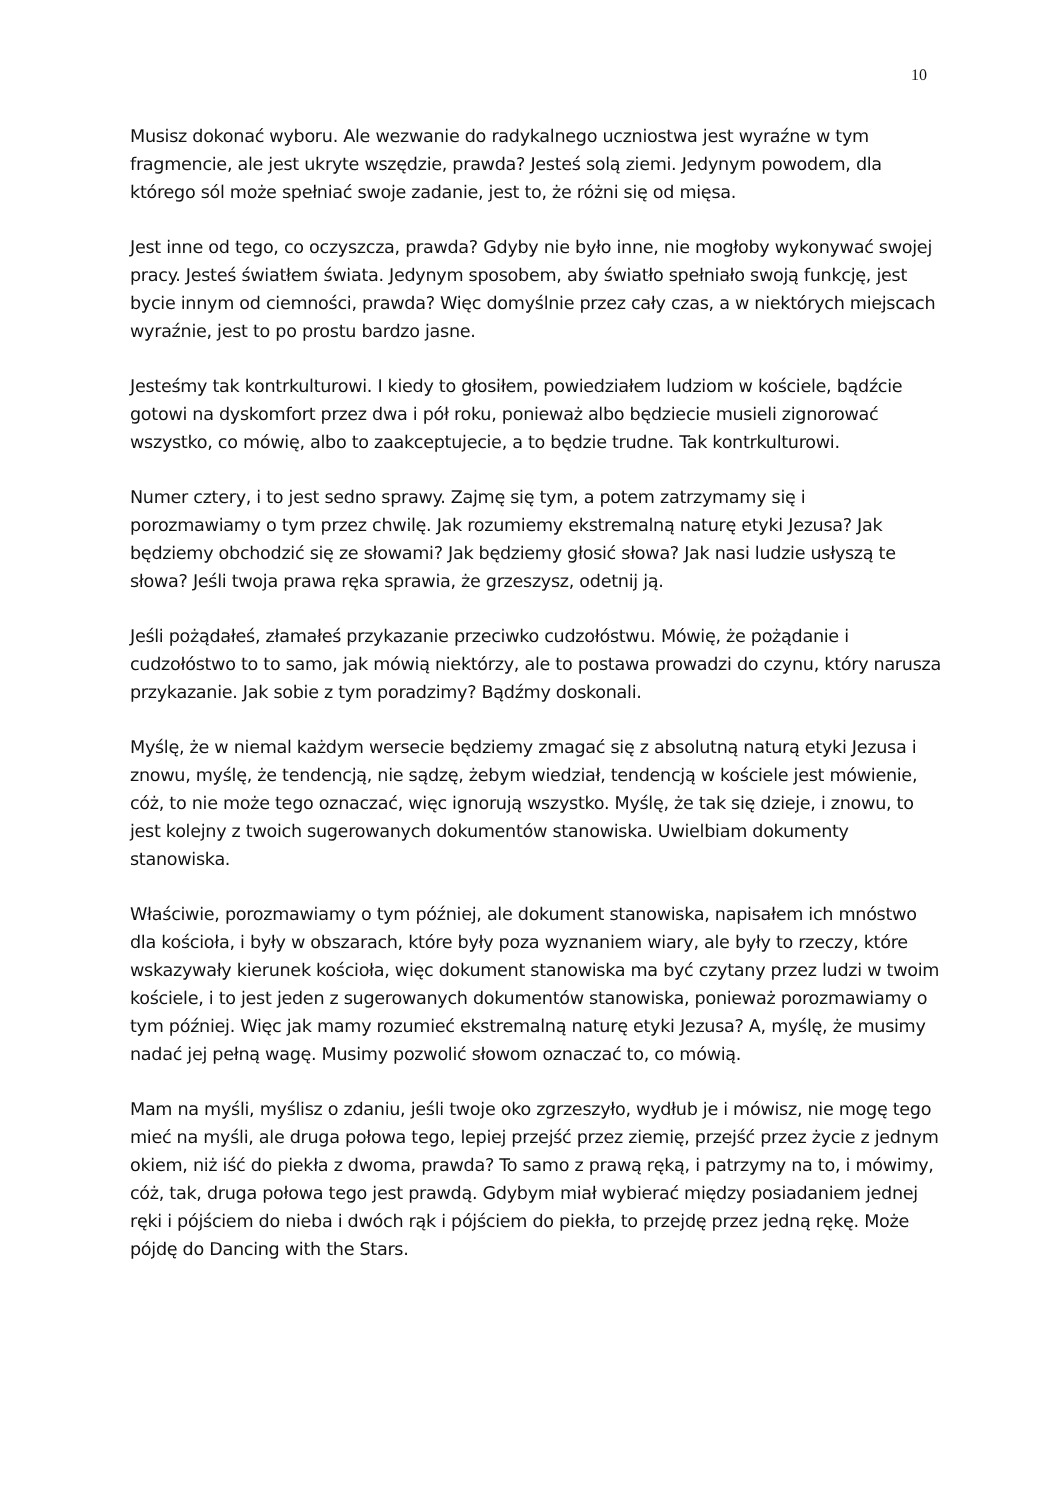10
Musisz dokonać wyboru. Ale wezwanie do radykalnego uczniostwa jest wyraźne w tym fragmencie, ale jest ukryte wszędzie, prawda? Jesteś solą ziemi. Jedynym powodem, dla którego sól może spełniać swoje zadanie, jest to, że różni się od mięsa.
Jest inne od tego, co oczyszcza, prawda? Gdyby nie było inne, nie mogłoby wykonywać swojej pracy. Jesteś światłem świata. Jedynym sposobem, aby światło spełniało swoją funkcję, jest bycie innym od ciemności, prawda? Więc domyślnie przez cały czas, a w niektórych miejscach wyraźnie, jest to po prostu bardzo jasne.
Jesteśmy tak kontrkulturowi. I kiedy to głosiłem, powiedziałem ludziom w kościele, bądźcie gotowi na dyskomfort przez dwa i pół roku, ponieważ albo będziecie musieli zignorować wszystko, co mówię, albo to zaakceptujecie, a to będzie trudne. Tak kontrkulturowi.
Numer cztery, i to jest sedno sprawy. Zajmę się tym, a potem zatrzymamy się i porozmawiamy o tym przez chwilę. Jak rozumiemy ekstremalną naturę etyki Jezusa? Jak będziemy obchodzić się ze słowami? Jak będziemy głosić słowa? Jak nasi ludzie usłyszą te słowa? Jeśli twoja prawa ręka sprawia, że grzeszysz, odetnij ją.
Jeśli pożądałeś, złamałeś przykazanie przeciwko cudzołóstwu. Mówię, że pożądanie i cudzołóstwo to to samo, jak mówią niektórzy, ale to postawa prowadzi do czynu, który narusza przykazanie. Jak sobie z tym poradzimy? Bądźmy doskonali.
Myślę, że w niemal każdym wersecie będziemy zmagać się z absolutną naturą etyki Jezusa i znowu, myślę, że tendencją, nie sądzę, żebym wiedział, tendencją w kościele jest mówienie, cóż, to nie może tego oznaczać, więc ignorują wszystko. Myślę, że tak się dzieje, i znowu, to jest kolejny z twoich sugerowanych dokumentów stanowiska. Uwielbiam dokumenty stanowiska.
Właściwie, porozmawiamy o tym później, ale dokument stanowiska, napisałem ich mnóstwo dla kościoła, i były w obszarach, które były poza wyznaniem wiary, ale były to rzeczy, które wskazywały kierunek kościoła, więc dokument stanowiska ma być czytany przez ludzi w twoim kościele, i to jest jeden z sugerowanych dokumentów stanowiska, ponieważ porozmawiamy o tym później. Więc jak mamy rozumieć ekstremalną naturę etyki Jezusa? A, myślę, że musimy nadać jej pełną wagę. Musimy pozwolić słowom oznaczać to, co mówią.
Mam na myśli, myślisz o zdaniu, jeśli twoje oko zgrzeszyło, wydłub je i mówisz, nie mogę tego mieć na myśli, ale druga połowa tego, lepiej przejść przez ziemię, przejść przez życie z jednym okiem, niż iść do piekła z dwoma, prawda? To samo z prawą ręką, i patrzymy na to, i mówimy, cóż, tak, druga połowa tego jest prawdą. Gdybym miał wybierać między posiadaniem jednej ręki i pójściem do nieba i dwóch rąk i pójściem do piekła, to przejdę przez jedną rękę. Może pójdę do Dancing with the Stars.